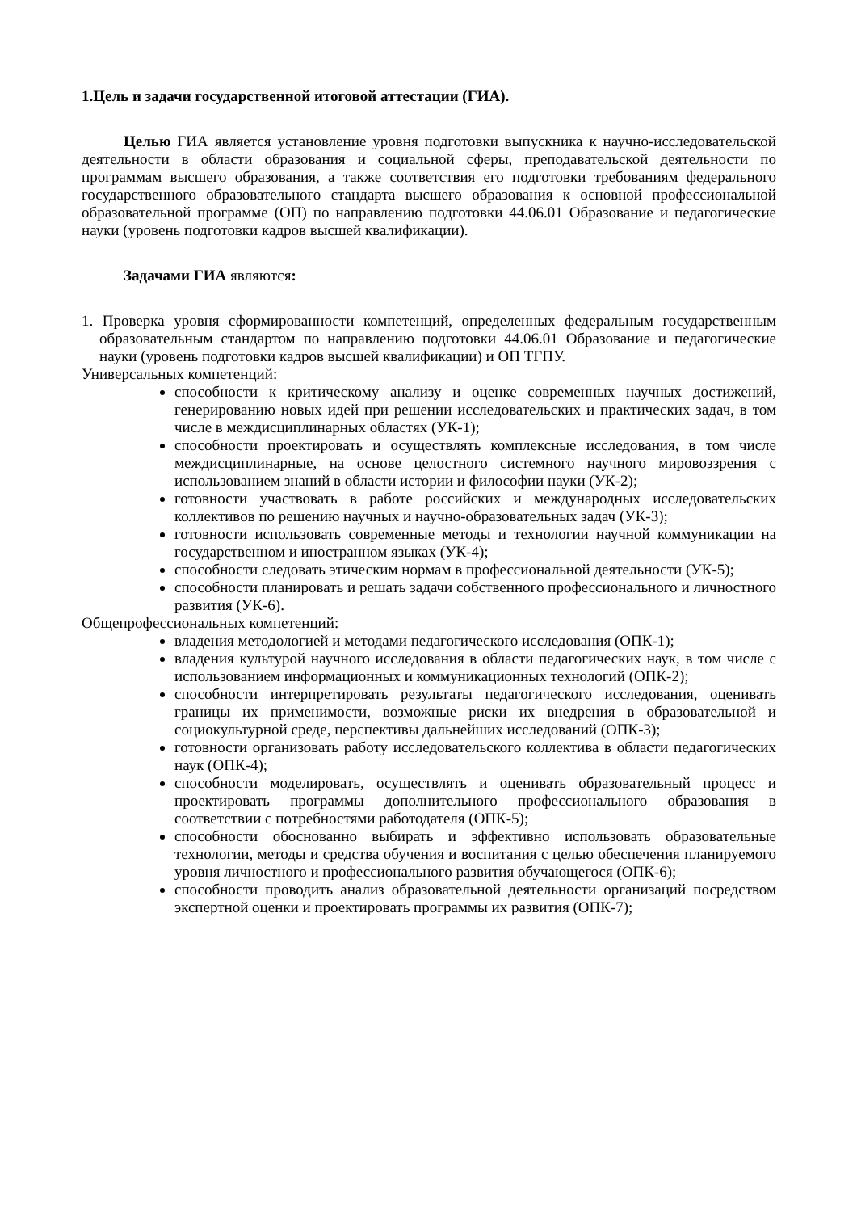1.Цель и задачи государственной итоговой аттестации (ГИА).
Целью ГИА является установление уровня подготовки выпускника к научно-исследовательской деятельности в области образования и социальной сферы, преподавательской деятельности по программам высшего образования, а также соответствия его подготовки требованиям федерального государственного образовательного стандарта высшего образования к основной профессиональной образовательной программе (ОП) по направлению подготовки 44.06.01 Образование и педагогические науки (уровень подготовки кадров высшей квалификации).
Задачами ГИА являются:
1. Проверка уровня сформированности компетенций, определенных федеральным государственным образовательным стандартом по направлению подготовки 44.06.01 Образование и педагогические науки (уровень подготовки кадров высшей квалификации) и ОП ТГПУ.
Универсальных компетенций:
способности к критическому анализу и оценке современных научных достижений, генерированию новых идей при решении исследовательских и практических задач, в том числе в междисциплинарных областях (УК-1);
способности проектировать и осуществлять комплексные исследования, в том числе междисциплинарные, на основе целостного системного научного мировоззрения с использованием знаний в области истории и философии науки (УК-2);
готовности участвовать в работе российских и международных исследовательских коллективов по решению научных и научно-образовательных задач (УК-3);
готовности использовать современные методы и технологии научной коммуникации на государственном и иностранном языках (УК-4);
способности следовать этическим нормам в профессиональной деятельности (УК-5);
способности планировать и решать задачи собственного профессионального и личностного развития (УК-6).
Общепрофессиональных компетенций:
владения методологией и методами педагогического исследования (ОПК-1);
владения культурой научного исследования в области педагогических наук, в том числе с использованием информационных и коммуникационных технологий (ОПК-2);
способности интерпретировать результаты педагогического исследования, оценивать границы их применимости, возможные риски их внедрения в образовательной и социокультурной среде, перспективы дальнейших исследований (ОПК-3);
готовности организовать работу исследовательского коллектива в области педагогических наук (ОПК-4);
способности моделировать, осуществлять и оценивать образовательный процесс и проектировать программы дополнительного профессионального образования в соответствии с потребностями работодателя (ОПК-5);
способности обоснованно выбирать и эффективно использовать образовательные технологии, методы и средства обучения и воспитания с целью обеспечения планируемого уровня личностного и профессионального развития обучающегося (ОПК-6);
способности проводить анализ образовательной деятельности организаций посредством экспертной оценки и проектировать программы их развития (ОПК-7);